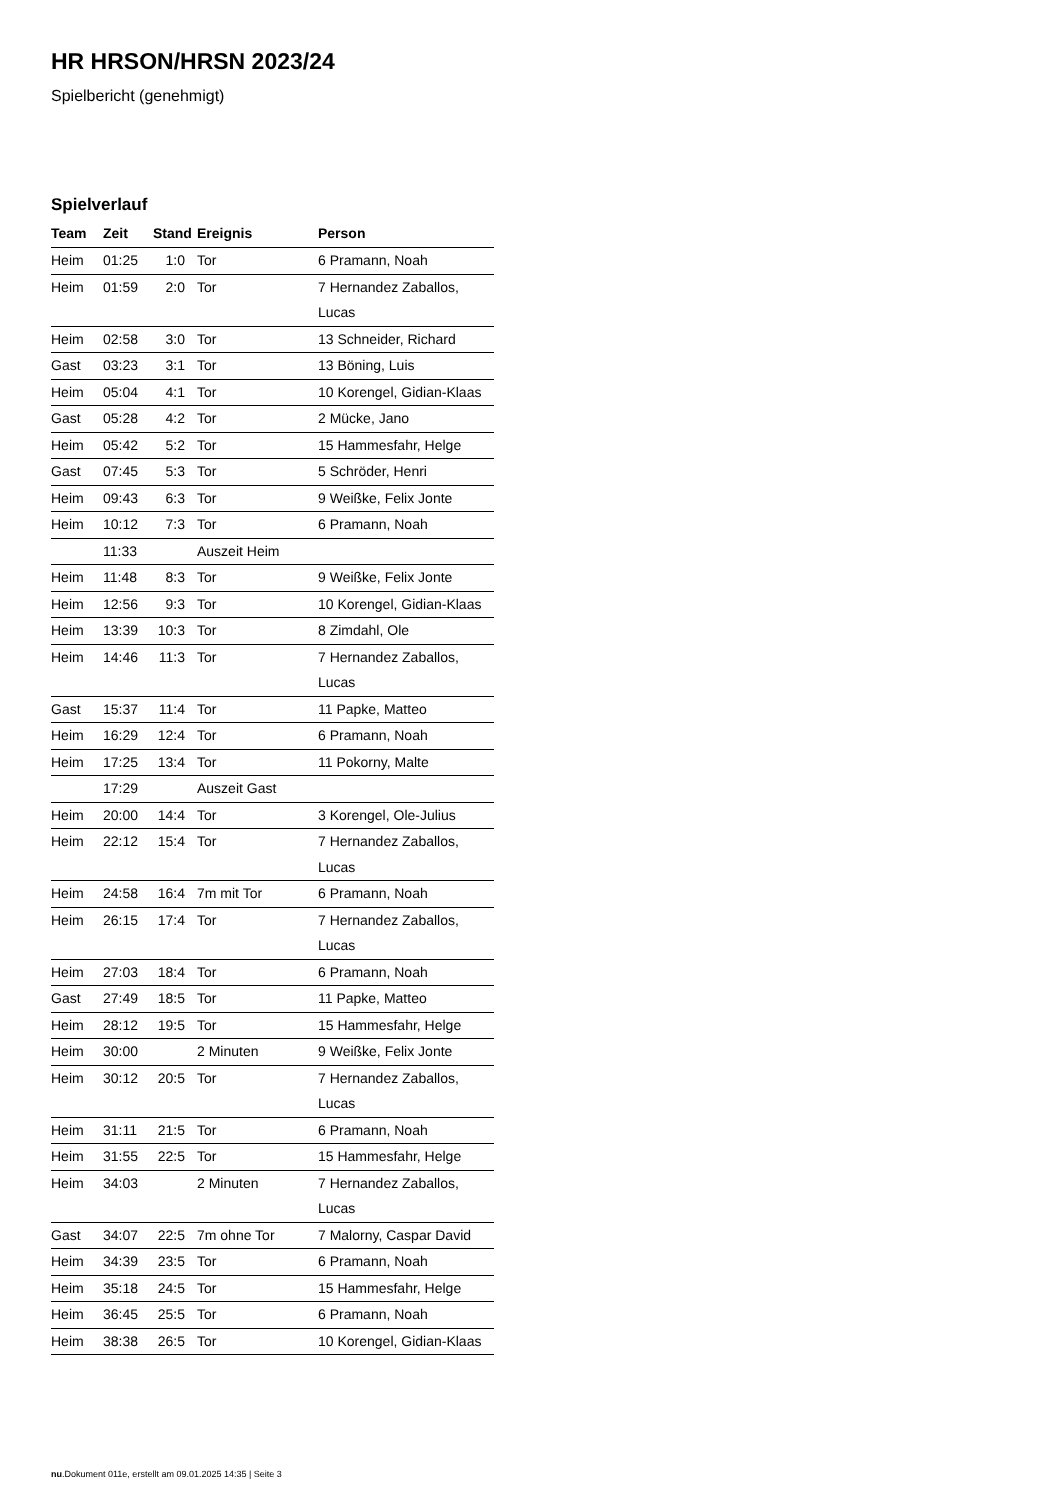HR HRSON/HRSN 2023/24
Spielbericht (genehmigt)
Spielverlauf
| Team | Zeit | Stand | Ereignis | Person |
| --- | --- | --- | --- | --- |
| Heim | 01:25 | 1:0 | Tor | 6 Pramann, Noah |
| Heim | 01:59 | 2:0 | Tor | 7 Hernandez Zaballos, Lucas |
| Heim | 02:58 | 3:0 | Tor | 13 Schneider, Richard |
| Gast | 03:23 | 3:1 | Tor | 13 Böning, Luis |
| Heim | 05:04 | 4:1 | Tor | 10 Korengel, Gidian-Klaas |
| Gast | 05:28 | 4:2 | Tor | 2 Mücke, Jano |
| Heim | 05:42 | 5:2 | Tor | 15 Hammesfahr, Helge |
| Gast | 07:45 | 5:3 | Tor | 5 Schröder, Henri |
| Heim | 09:43 | 6:3 | Tor | 9 Weißke, Felix Jonte |
| Heim | 10:12 | 7:3 | Tor | 6 Pramann, Noah |
| | 11:33 | | Auszeit Heim | |
| Heim | 11:48 | 8:3 | Tor | 9 Weißke, Felix Jonte |
| Heim | 12:56 | 9:3 | Tor | 10 Korengel, Gidian-Klaas |
| Heim | 13:39 | 10:3 | Tor | 8 Zimdahl, Ole |
| Heim | 14:46 | 11:3 | Tor | 7 Hernandez Zaballos, Lucas |
| Gast | 15:37 | 11:4 | Tor | 11 Papke, Matteo |
| Heim | 16:29 | 12:4 | Tor | 6 Pramann, Noah |
| Heim | 17:25 | 13:4 | Tor | 11 Pokorny, Malte |
| | 17:29 | | Auszeit Gast | |
| Heim | 20:00 | 14:4 | Tor | 3 Korengel, Ole-Julius |
| Heim | 22:12 | 15:4 | Tor | 7 Hernandez Zaballos, Lucas |
| Heim | 24:58 | 16:4 | 7m mit Tor | 6 Pramann, Noah |
| Heim | 26:15 | 17:4 | Tor | 7 Hernandez Zaballos, Lucas |
| Heim | 27:03 | 18:4 | Tor | 6 Pramann, Noah |
| Gast | 27:49 | 18:5 | Tor | 11 Papke, Matteo |
| Heim | 28:12 | 19:5 | Tor | 15 Hammesfahr, Helge |
| Heim | 30:00 | | 2 Minuten | 9 Weißke, Felix Jonte |
| Heim | 30:12 | 20:5 | Tor | 7 Hernandez Zaballos, Lucas |
| Heim | 31:11 | 21:5 | Tor | 6 Pramann, Noah |
| Heim | 31:55 | 22:5 | Tor | 15 Hammesfahr, Helge |
| Heim | 34:03 | | 2 Minuten | 7 Hernandez Zaballos, Lucas |
| Gast | 34:07 | 22:5 | 7m ohne Tor | 7 Malorny, Caspar David |
| Heim | 34:39 | 23:5 | Tor | 6 Pramann, Noah |
| Heim | 35:18 | 24:5 | Tor | 15 Hammesfahr, Helge |
| Heim | 36:45 | 25:5 | Tor | 6 Pramann, Noah |
| Heim | 38:38 | 26:5 | Tor | 10 Korengel, Gidian-Klaas |
nu.Dokument 011e, erstellt am 09.01.2025 14:35 | Seite 3